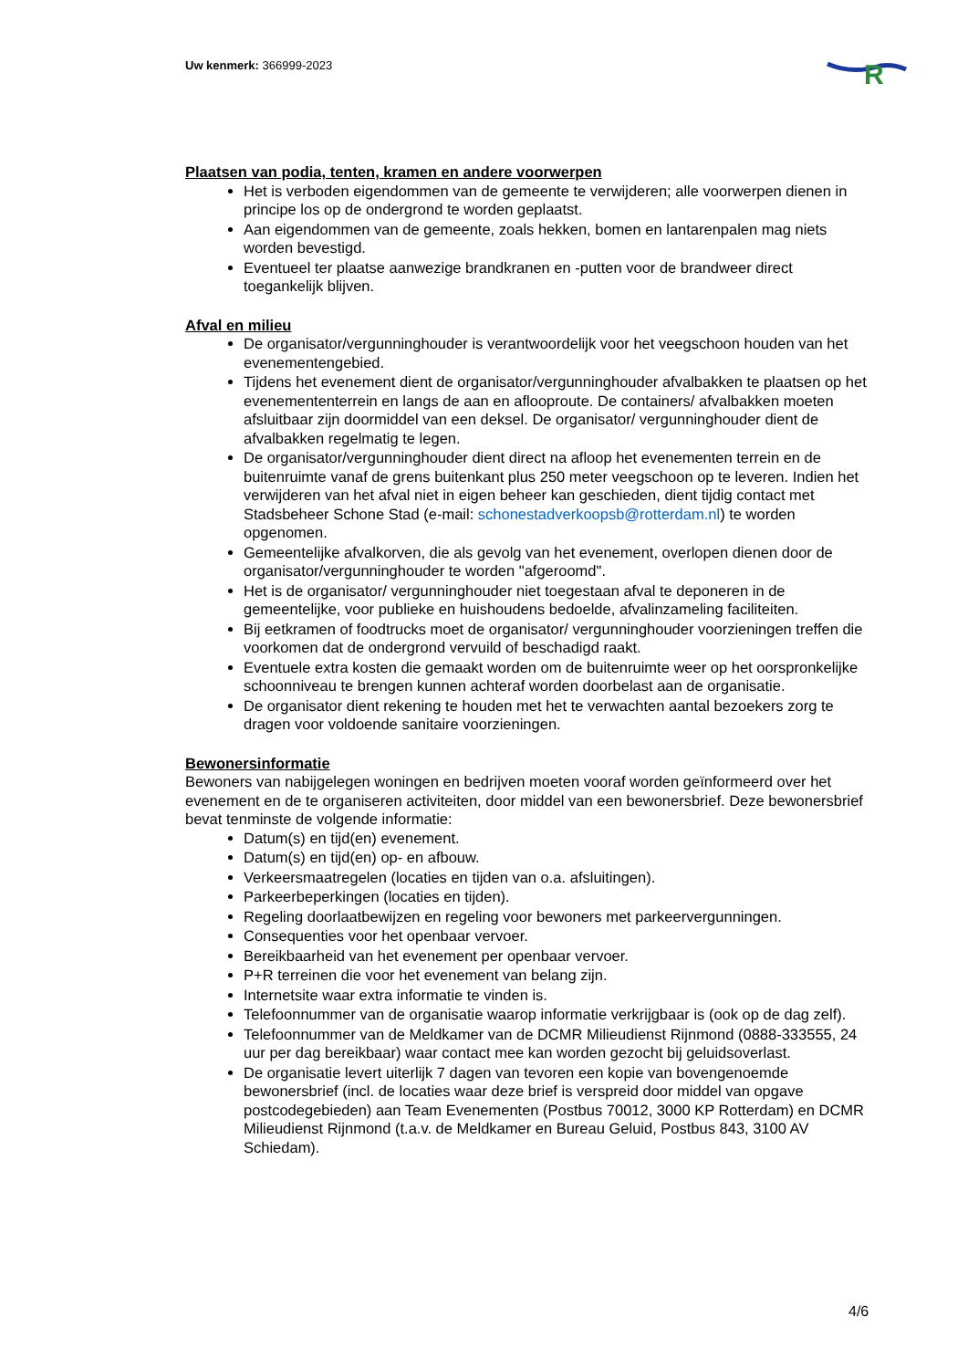Uw kenmerk: 366999-2023
R
Plaatsen van podia, tenten, kramen en andere voorwerpen
Het is verboden eigendommen van de gemeente te verwijderen; alle voorwerpen dienen in principe los op de ondergrond te worden geplaatst.
Aan eigendommen van de gemeente, zoals hekken, bomen en lantarenpalen mag niets worden bevestigd.
Eventueel ter plaatse aanwezige brandkranen en -putten voor de brandweer direct toegankelijk blijven.
Afval en milieu
De organisator/vergunninghouder is verantwoordelijk voor het veegschoon houden van het evenementengebied.
Tijdens het evenement dient de organisator/vergunninghouder afvalbakken te plaatsen op het evenemententerrein en langs de aan en aflooproute. De containers/ afvalbakken moeten afsluitbaar zijn doormiddel van een deksel. De organisator/ vergunninghouder dient de afvalbakken regelmatig te legen.
De organisator/vergunninghouder dient direct na afloop het evenementen terrein en de buitenruimte vanaf de grens buitenkant plus 250 meter veegschoon op te leveren. Indien het verwijderen van het afval niet in eigen beheer kan geschieden, dient tijdig contact met Stadsbeheer Schone Stad (e-mail: schonestadverkoopsb@rotterdam.nl) te worden opgenomen.
Gemeentelijke afvalkorven, die als gevolg van het evenement, overlopen dienen door de organisator/vergunninghouder te worden "afgeroomd".
Het is de organisator/ vergunninghouder niet toegestaan afval te deponeren in de gemeentelijke, voor publieke en huishoudens bedoelde, afvalinzameling faciliteiten.
Bij eetkramen of foodtrucks moet de organisator/ vergunninghouder voorzieningen treffen die voorkomen dat de ondergrond vervuild of beschadigd raakt.
Eventuele extra kosten die gemaakt worden om de buitenruimte weer op het oorspronkelijke schoonniveau te brengen kunnen achteraf worden doorbelast aan de organisatie.
De organisator dient rekening te houden met het te verwachten aantal bezoekers zorg te dragen voor voldoende sanitaire voorzieningen.
Bewonersinformatie
Bewoners van nabijgelegen woningen en bedrijven moeten vooraf worden geïnformeerd over het evenement en de te organiseren activiteiten, door middel van een bewonersbrief. Deze bewonersbrief bevat tenminste de volgende informatie:
Datum(s) en tijd(en) evenement.
Datum(s) en tijd(en) op- en afbouw.
Verkeersmaatregelen (locaties en tijden van o.a. afsluitingen).
Parkeerbeperkingen (locaties en tijden).
Regeling doorlaatbewijzen en regeling voor bewoners met parkeervergunningen.
Consequenties voor het openbaar vervoer.
Bereikbaarheid van het evenement per openbaar vervoer.
P+R terreinen die voor het evenement van belang zijn.
Internetsite waar extra informatie te vinden is.
Telefoonnummer van de organisatie waarop informatie verkrijgbaar is (ook op de dag zelf).
Telefoonnummer van de Meldkamer van de DCMR Milieudienst Rijnmond (0888-333555, 24 uur per dag bereikbaar) waar contact mee kan worden gezocht bij geluidsoverlast.
De organisatie levert uiterlijk 7 dagen van tevoren een kopie van bovengenoemde bewonersbrief (incl. de locaties waar deze brief is verspreid door middel van opgave postcodegebieden) aan Team Evenementen (Postbus 70012, 3000 KP Rotterdam) en DCMR Milieudienst Rijnmond (t.a.v. de Meldkamer en Bureau Geluid, Postbus 843, 3100 AV Schiedam).
4/6